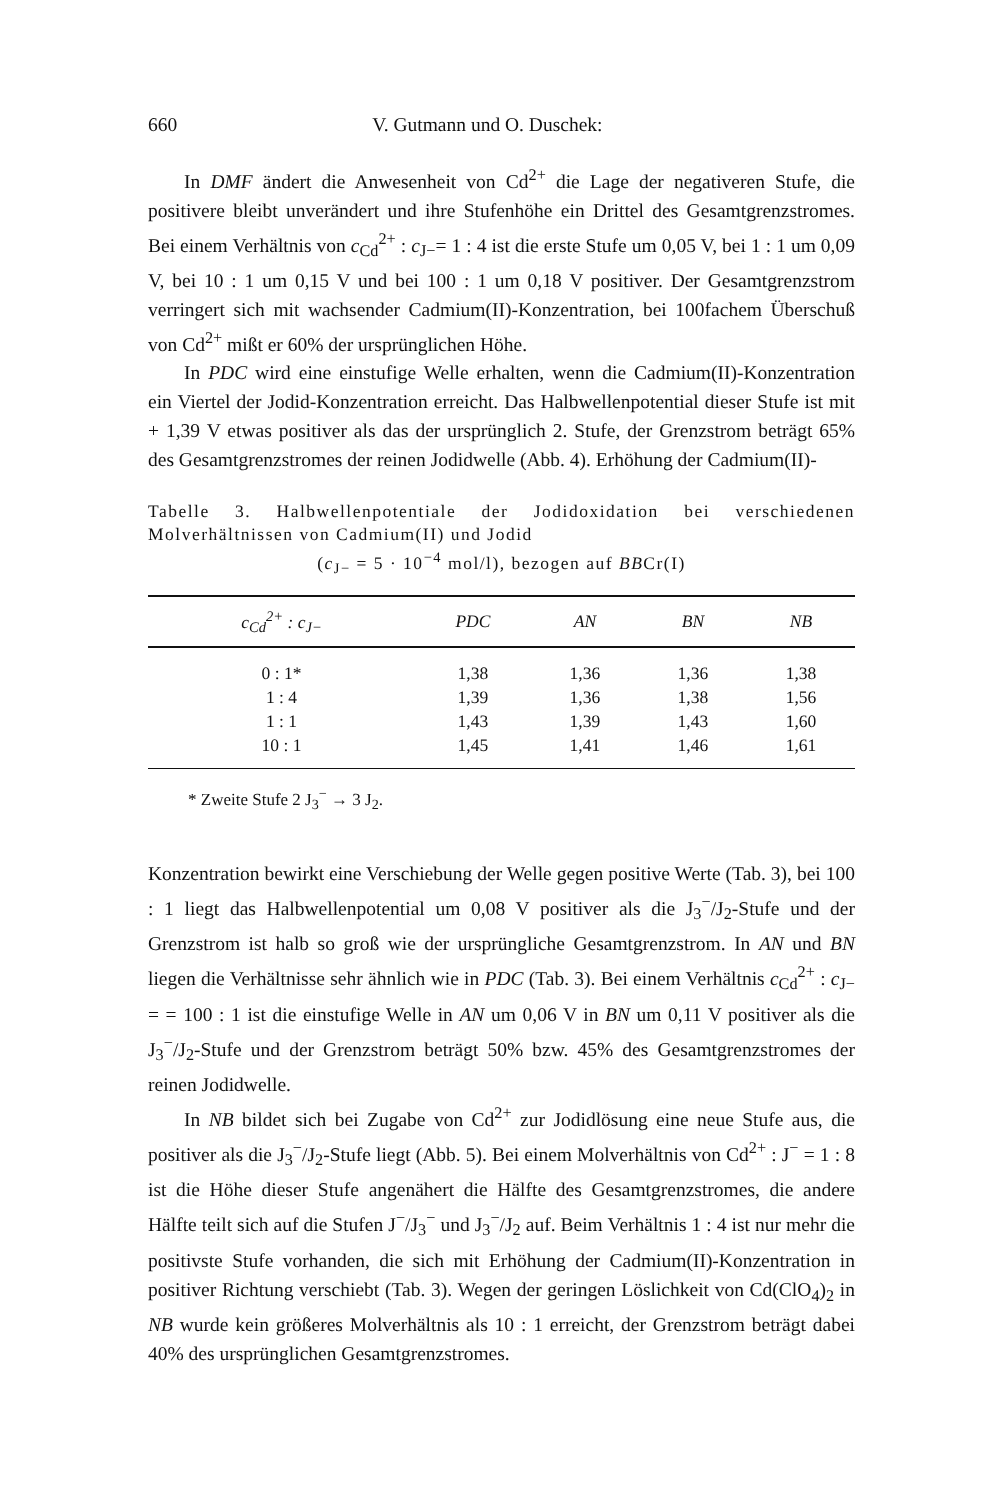660 V. Gutmann und O. Duschek:
In DMF ändert die Anwesenheit von Cd<sup>2+</sup> die Lage der negativeren Stufe, die positivere bleibt unverändert und ihre Stufenhöhe ein Drittel des Gesamtgrenzstromes. Bei einem Verhältnis von c<sub>Cd</sub><sup>2+</sup> : c<sub>J−</sub>= 1 : 4 ist die erste Stufe um 0,05 V, bei 1 : 1 um 0,09 V, bei 10 : 1 um 0,15 V und bei 100 : 1 um 0,18 V positiver. Der Gesamtgrenzstrom verringert sich mit wachsender Cadmium(II)-Konzentration, bei 100fachem Überschuß von Cd<sup>2+</sup> mißt er 60% der ursprünglichen Höhe.
In PDC wird eine einstufige Welle erhalten, wenn die Cadmium(II)-Konzentration ein Viertel der Jodid-Konzentration erreicht. Das Halbwellenpotential dieser Stufe ist mit + 1,39 V etwas positiver als das der ursprünglich 2. Stufe, der Grenzstrom beträgt 65% des Gesamtgrenzstromes der reinen Jodidwelle (Abb. 4). Erhöhung der Cadmium(II)-
Tabelle 3. Halbwellenpotentiale der Jodidoxidation bei verschiedenen Molverhältnissen von Cadmium(II) und Jodid
(c<sub>J−</sub> = 5 · 10<sup>−4</sup> mol/l), bezogen auf BBCr(I)
| c<sub>Cd</sub><sup>2+</sup> : c<sub>J−</sub> | PDC | AN | BN | NB |
| --- | --- | --- | --- | --- |
| 0 : 1* | 1,38 | 1,36 | 1,36 | 1,38 |
| 1 : 4 | 1,39 | 1,36 | 1,38 | 1,56 |
| 1 : 1 | 1,43 | 1,39 | 1,43 | 1,60 |
| 10 : 1 | 1,45 | 1,41 | 1,46 | 1,61 |
* Zweite Stufe 2 J<sub>3</sub><sup>−</sup> → 3 J<sub>2</sub>.
Konzentration bewirkt eine Verschiebung der Welle gegen positive Werte (Tab. 3), bei 100 : 1 liegt das Halbwellenpotential um 0,08 V positiver als die J<sub>3</sub><sup>−</sup>/J<sub>2</sub>-Stufe und der Grenzstrom ist halb so groß wie der ursprüngliche Gesamtgrenzstrom. In AN und BN liegen die Verhältnisse sehr ähnlich wie in PDC (Tab. 3). Bei einem Verhältnis c<sub>Cd</sub><sup>2+</sup> : c<sub>J−</sub> = = 100 : 1 ist die einstufige Welle in AN um 0,06 V in BN um 0,11 V positiver als die J<sub>3</sub><sup>−</sup>/J<sub>2</sub>-Stufe und der Grenzstrom beträgt 50% bzw. 45% des Gesamtgrenzstromes der reinen Jodidwelle.
In NB bildet sich bei Zugabe von Cd<sup>2+</sup> zur Jodidlösung eine neue Stufe aus, die positiver als die J<sub>3</sub><sup>−</sup>/J<sub>2</sub>-Stufe liegt (Abb. 5). Bei einem Molverhältnis von Cd<sup>2+</sup> : J<sup>−</sup> = 1 : 8 ist die Höhe dieser Stufe angenähert die Hälfte des Gesamtgrenzstromes, die andere Hälfte teilt sich auf die Stufen J<sup>−</sup>/J<sub>3</sub><sup>−</sup> und J<sub>3</sub><sup>−</sup>/J<sub>2</sub> auf. Beim Verhältnis 1 : 4 ist nur mehr die positivste Stufe vorhanden, die sich mit Erhöhung der Cadmium(II)-Konzentration in positiver Richtung verschiebt (Tab. 3). Wegen der geringen Löslichkeit von Cd(ClO<sub>4</sub>)<sub>2</sub> in NB wurde kein größeres Molverhältnis als 10 : 1 erreicht, der Grenzstrom beträgt dabei 40% des ursprünglichen Gesamtgrenzstromes.